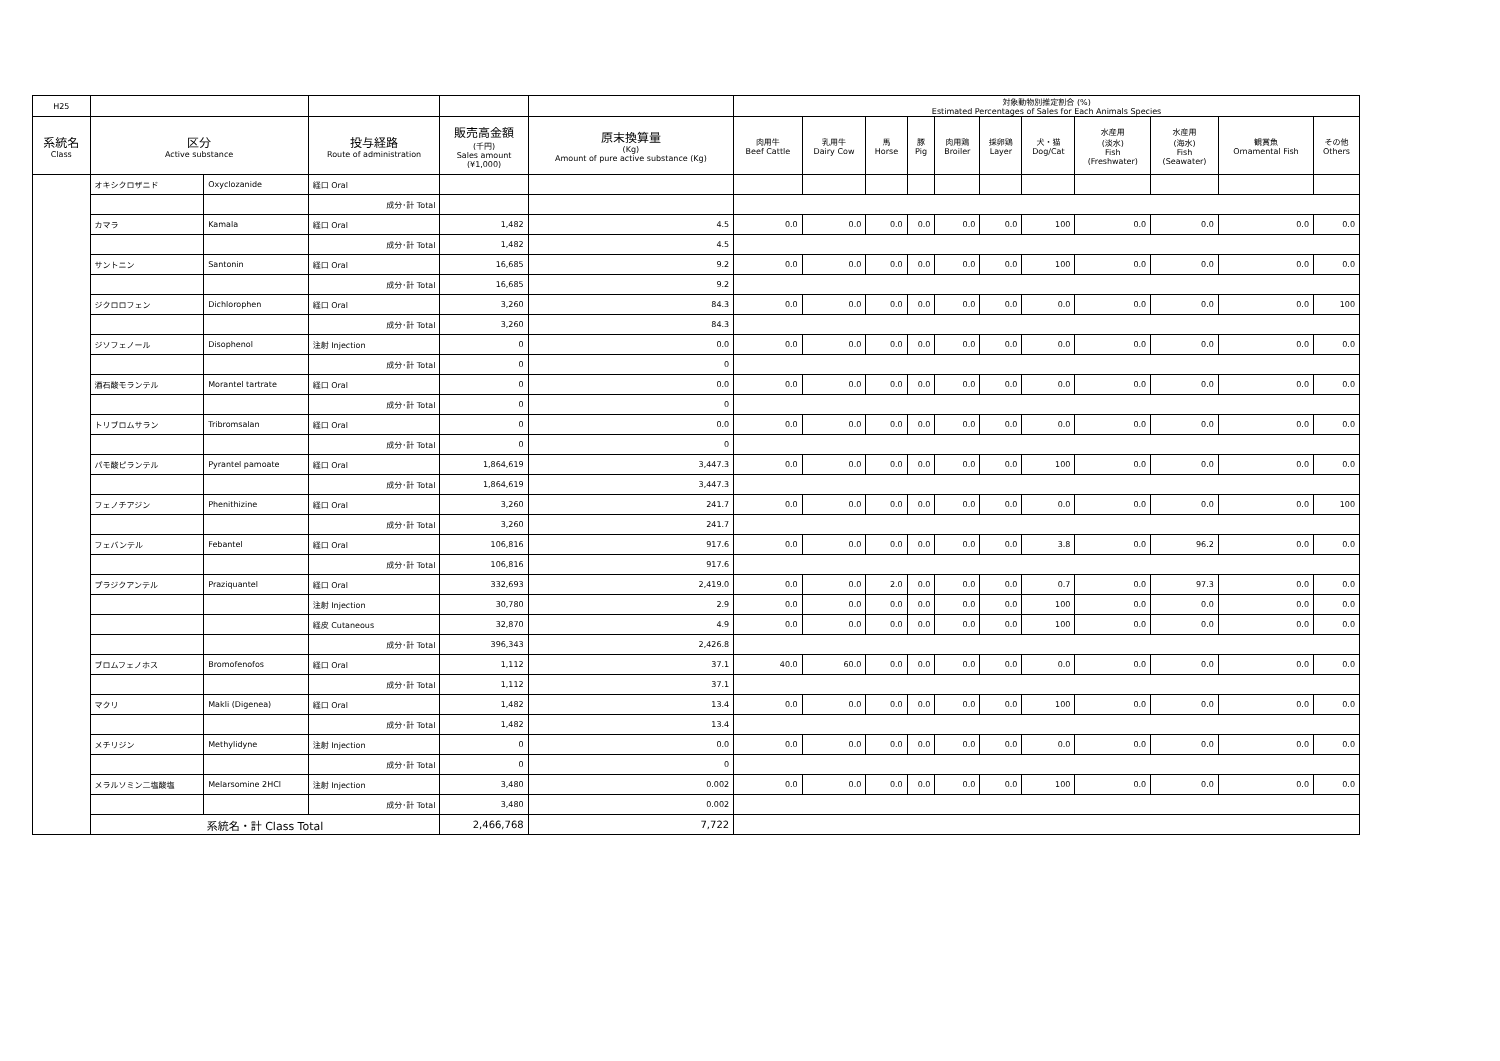| H25 | | | | | | 対象動物別推定割合 (%) Estimated Percentages of Sales for Each Animals Species | | | | | | | | | | |
| --- | --- | --- | --- | --- | --- | --- | --- | --- | --- | --- | --- | --- | --- | --- | --- | --- |
| 系統名 Class | 区分 Active substance | | 投与経路 Route of administration | 販売高金額 (千円) Sales amount (¥1,000) | 原末換算量 (Kg) Amount of pure active substance (Kg) | 肉用牛 Beef Cattle | 乳用牛 Dairy Cow | 馬 Horse | 豚 Pig | 肉用鶏 Broiler | 採卵鶏 Layer | 犬・猫 Dog/Cat | 水産用 (淡水) Fish (Freshwater) | 水産用 (海水) Fish (Seawater) | 観賞魚 Ornamental Fish | その他 Others |
| | オキシクロザニド | Oxyclozanide | 経口 Oral | | | | | | | | | | | | | |
| | | | 成分･計 Total | | | | | | | | | | | | | |
| | カマラ | Kamala | 経口 Oral | 1,482 | 4.5 | 0.0 | 0.0 | 0.0 | 0.0 | 0.0 | 0.0 | 100 | 0.0 | 0.0 | 0.0 | 0.0 |
| | | | 成分･計 Total | 1,482 | 4.5 | | | | | | | | | | | |
| | サントニン | Santonin | 経口 Oral | 16,685 | 9.2 | 0.0 | 0.0 | 0.0 | 0.0 | 0.0 | 0.0 | 100 | 0.0 | 0.0 | 0.0 | 0.0 |
| | | | 成分･計 Total | 16,685 | 9.2 | | | | | | | | | | | |
| | ジクロロフェン | Dichlorophen | 経口 Oral | 3,260 | 84.3 | 0.0 | 0.0 | 0.0 | 0.0 | 0.0 | 0.0 | 0.0 | 0.0 | 0.0 | 0.0 | 100 |
| | | | 成分･計 Total | 3,260 | 84.3 | | | | | | | | | | | |
| | ジソフェノール | Disophenol | 注射 Injection | 0 | 0.0 | 0.0 | 0.0 | 0.0 | 0.0 | 0.0 | 0.0 | 0.0 | 0.0 | 0.0 | 0.0 | 0.0 |
| | | | 成分･計 Total | 0 | 0 | | | | | | | | | | | |
| | 酒石酸モランテル | Morantel tartrate | 経口 Oral | 0 | 0.0 | 0.0 | 0.0 | 0.0 | 0.0 | 0.0 | 0.0 | 0.0 | 0.0 | 0.0 | 0.0 | 0.0 |
| | | | 成分･計 Total | 0 | 0 | | | | | | | | | | | |
| | トリブロムサラン | Tribromsalan | 経口 Oral | 0 | 0.0 | 0.0 | 0.0 | 0.0 | 0.0 | 0.0 | 0.0 | 0.0 | 0.0 | 0.0 | 0.0 | 0.0 |
| | | | 成分･計 Total | 0 | 0 | | | | | | | | | | | |
| | パモ酸ピランテル | Pyrantel pamoate | 経口 Oral | 1,864,619 | 3,447.3 | 0.0 | 0.0 | 0.0 | 0.0 | 0.0 | 0.0 | 100 | 0.0 | 0.0 | 0.0 | 0.0 |
| | | | 成分･計 Total | 1,864,619 | 3,447.3 | | | | | | | | | | | |
| | フェノチアジン | Phenithizine | 経口 Oral | 3,260 | 241.7 | 0.0 | 0.0 | 0.0 | 0.0 | 0.0 | 0.0 | 0.0 | 0.0 | 0.0 | 0.0 | 100 |
| | | | 成分･計 Total | 3,260 | 241.7 | | | | | | | | | | | |
| | フェバンテル | Febantel | 経口 Oral | 106,816 | 917.6 | 0.0 | 0.0 | 0.0 | 0.0 | 0.0 | 0.0 | 3.8 | 0.0 | 96.2 | 0.0 | 0.0 |
| | | | 成分･計 Total | 106,816 | 917.6 | | | | | | | | | | | |
| | プラジクアンテル | Praziquantel | 経口 Oral | 332,693 | 2,419.0 | 0.0 | 0.0 | 2.0 | 0.0 | 0.0 | 0.0 | 0.7 | 0.0 | 97.3 | 0.0 | 0.0 |
| | | | 注射 Injection | 30,780 | 2.9 | 0.0 | 0.0 | 0.0 | 0.0 | 0.0 | 0.0 | 100 | 0.0 | 0.0 | 0.0 | 0.0 |
| | | | 経皮 Cutaneous | 32,870 | 4.9 | 0.0 | 0.0 | 0.0 | 0.0 | 0.0 | 0.0 | 100 | 0.0 | 0.0 | 0.0 | 0.0 |
| | | | 成分･計 Total | 396,343 | 2,426.8 | | | | | | | | | | | |
| | ブロムフェノホス | Bromofenofos | 経口 Oral | 1,112 | 37.1 | 40.0 | 60.0 | 0.0 | 0.0 | 0.0 | 0.0 | 0.0 | 0.0 | 0.0 | 0.0 | 0.0 |
| | | | 成分･計 Total | 1,112 | 37.1 | | | | | | | | | | | |
| | マクリ | Makli (Digenea) | 経口 Oral | 1,482 | 13.4 | 0.0 | 0.0 | 0.0 | 0.0 | 0.0 | 0.0 | 100 | 0.0 | 0.0 | 0.0 | 0.0 |
| | | | 成分･計 Total | 1,482 | 13.4 | | | | | | | | | | | |
| | メチリジン | Methylidyne | 注射 Injection | 0 | 0.0 | 0.0 | 0.0 | 0.0 | 0.0 | 0.0 | 0.0 | 0.0 | 0.0 | 0.0 | 0.0 | 0.0 |
| | | | 成分･計 Total | 0 | 0 | | | | | | | | | | | |
| | メラルソミン二塩酸塩 | Melarsomine 2HCl | 注射 Injection | 3,480 | 0.002 | 0.0 | 0.0 | 0.0 | 0.0 | 0.0 | 0.0 | 100 | 0.0 | 0.0 | 0.0 | 0.0 |
| | | | 成分･計 Total | 3,480 | 0.002 | | | | | | | | | | | |
| | 系統名・計 Class Total | | | 2,466,768 | 7,722 | | | | | | | | | | | |